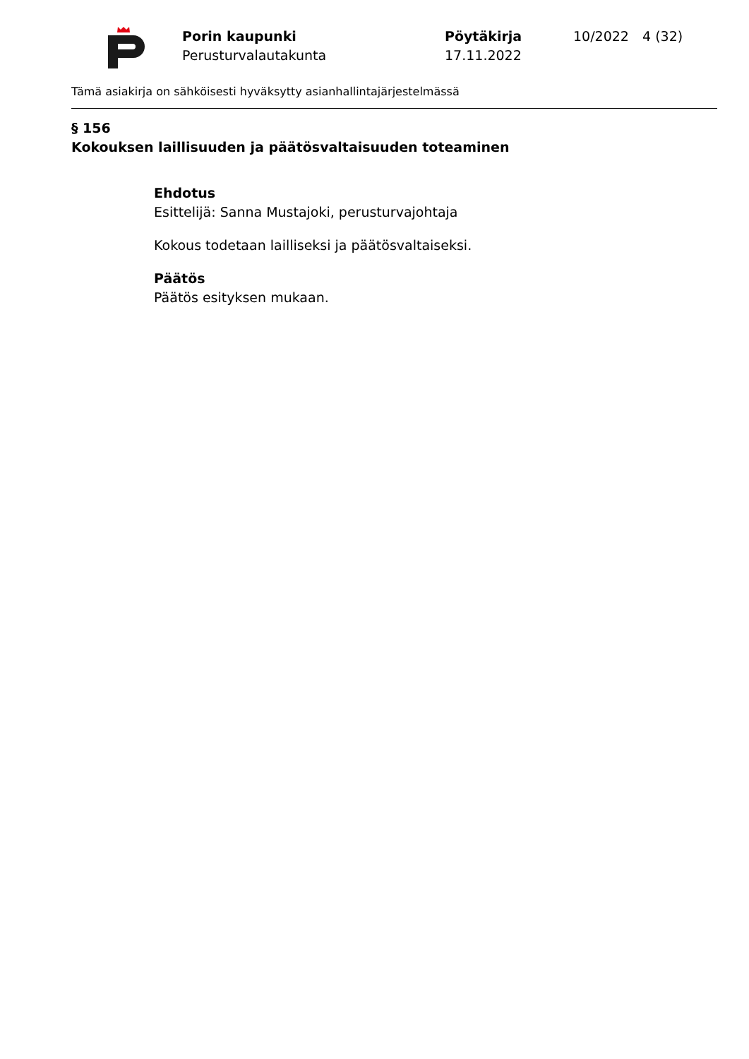Porin kaupunki
Perusturvalautakunta
Pöytäkirja
17.11.2022
10/2022 4 (32)
Tämä asiakirja on sähköisesti hyväksytty asianhallintajärjestelmässä
§ 156
Kokouksen laillisuuden ja päätösvaltaisuuden toteaminen
Ehdotus
Esittelijä: Sanna Mustajoki, perusturvajohtaja
Kokous todetaan lailliseksi ja päätösvaltaiseksi.
Päätös
Päätös esityksen mukaan.